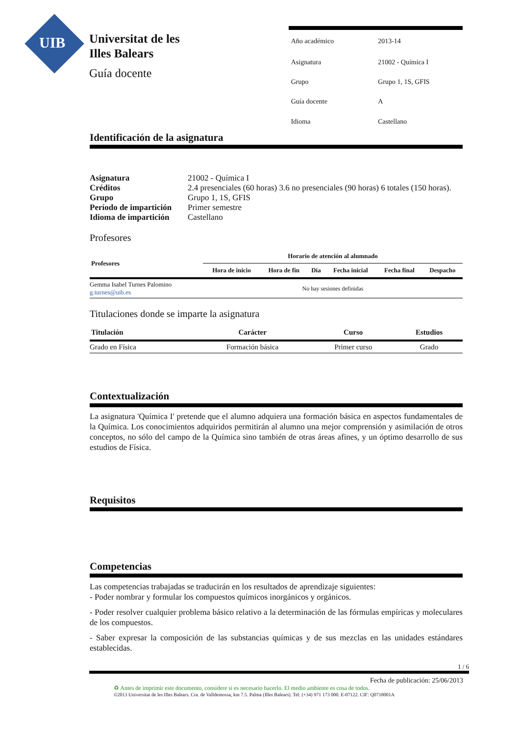UIB
Universitat de les
Illes Balears
Guía docente
| Año académico | 2013-14 |
| Asignatura | 21002 - Química I |
| Grupo | Grupo 1, 1S, GFIS |
| Guía docente | A |
| Idioma | Castellano |
Identificación de la asignatura
| Asignatura | 21002 - Química I |
| Créditos | 2.4 presenciales (60 horas) 3.6 no presenciales (90 horas) 6 totales (150 horas). |
| Grupo | Grupo 1, 1S, GFIS |
| Período de impartición | Primer semestre |
| Idioma de impartición | Castellano |
Profesores
| Profesores | Horario de atención al alumnado | | | | | |
| --- | --- | --- | --- | --- | --- | --- |
| | Hora de inicio | Hora de fin | Día | Fecha inicial | Fecha final | Despacho |
| Gemma Isabel Turnes Palomino g.turnes@uib.es | No hay sesiones definidas | | | | | |
Titulaciones donde se imparte la asignatura
| Titulación | Carácter | Curso | Estudios |
| --- | --- | --- | --- |
| Grado en Física | Formación básica | Primer curso | Grado |
Contextualización
La asignatura 'Química I' pretende que el alumno adquiera una formación básica en aspectos fundamentales de la Química. Los conocimientos adquiridos permitirán al alumno una mejor comprensión y asimilación de otros conceptos, no sólo del campo de la Química sino también de otras áreas afines, y un óptimo desarrollo de sus estudios de Física.
Requisitos
Competencias
Las competencias trabajadas se traducirán en los resultados de aprendizaje siguientes:
- Poder nombrar y formular los compuestos químicos inorgánicos y orgánicos.
- Poder resolver cualquier problema básico relativo a la determinación de las fórmulas empíricas y moleculares de los compuestos.
- Saber expresar la composición de las substancias químicas y de sus mezclas en las unidades estándares establecidas.
1 / 6
Fecha de publicación: 25/06/2013
♻ Antes de imprimir este documento, considere si es necesario hacerlo. El medio ambiente es cosa de todos.
©2013 Universitat de les Illes Balears. Cra. de Valldemossa, km 7.5. Palma (Illes Balears). Tel: (+34) 971 173 000. E-07122. CIF: Q0718001A